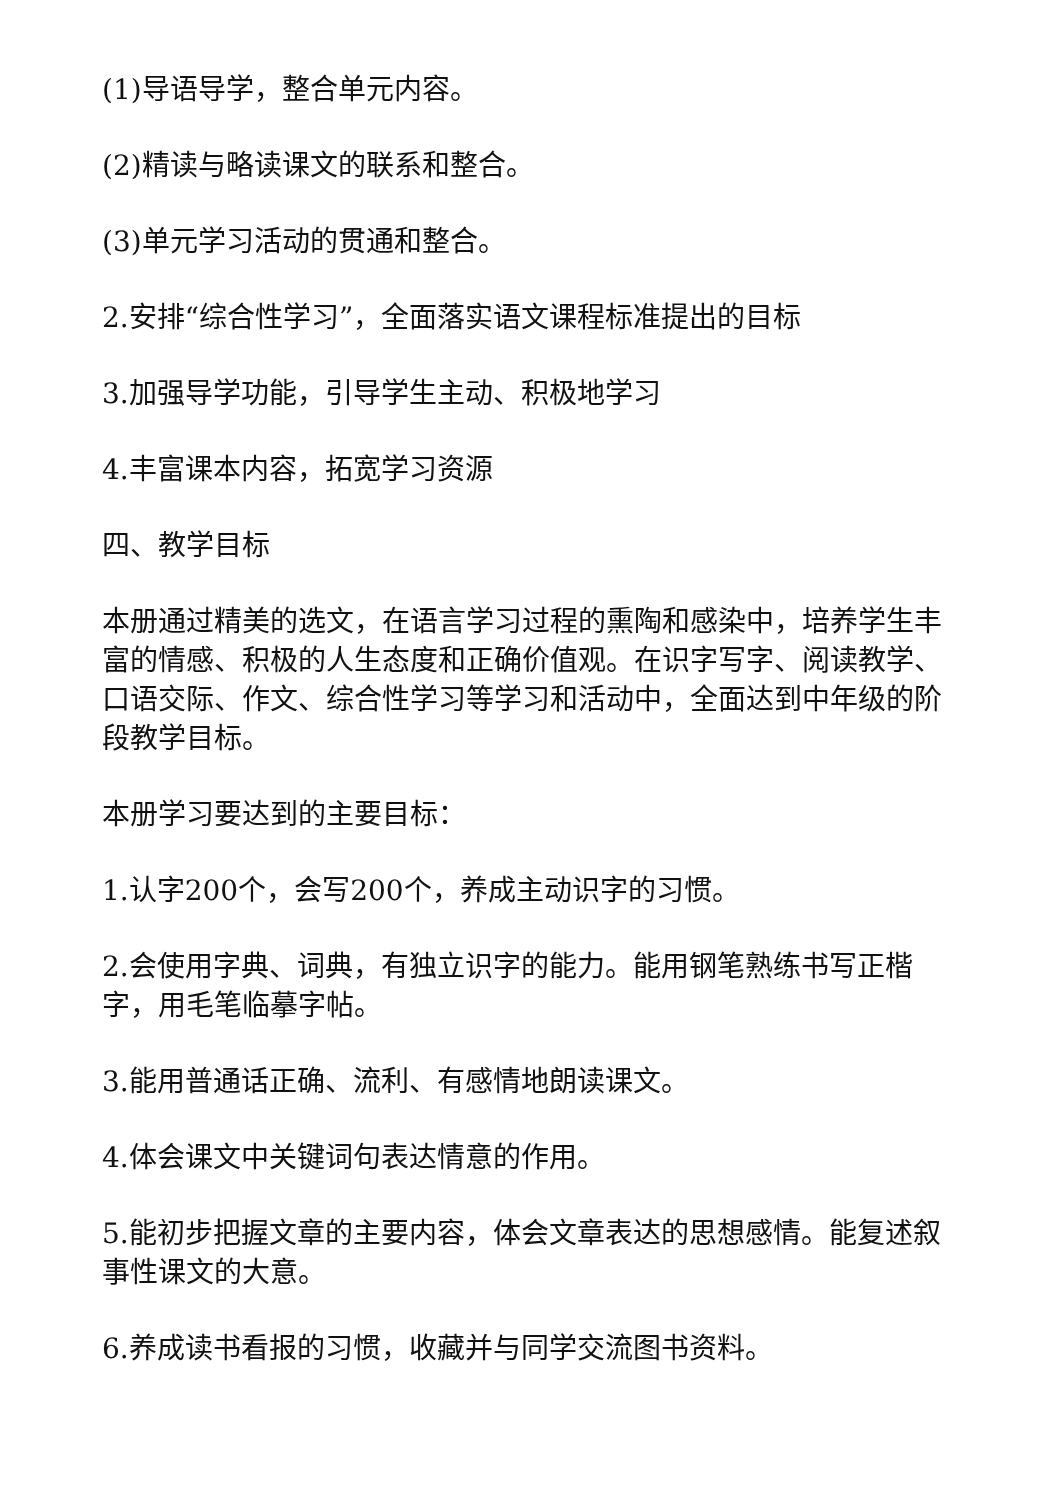(1)导语导学，整合单元内容。
(2)精读与略读课文的联系和整合。
(3)单元学习活动的贯通和整合。
2.安排“综合性学习”，全面落实语文课程标准提出的目标
3.加强导学功能，引导学生主动、积极地学习
4.丰富课本内容，拓宽学习资源
四、教学目标
本册通过精美的选文，在语言学习过程的熏陶和感染中，培养学生丰富的情感、积极的人生态度和正确价值观。在识字写字、阅读教学、口语交际、作文、综合性学习等学习和活动中，全面达到中年级的阶段教学目标。
本册学习要达到的主要目标：
1.认字200个，会写200个，养成主动识字的习惯。
2.会使用字典、词典，有独立识字的能力。能用钢笔熟练书写正楷字，用毛笔临摹字帖。
3.能用普通话正确、流利、有感情地朗读课文。
4.体会课文中关键词句表达情意的作用。
5.能初步把握文章的主要内容，体会文章表达的思想感情。能复述叙事性课文的大意。
6.养成读书看报的习惯，收藏并与同学交流图书资料。